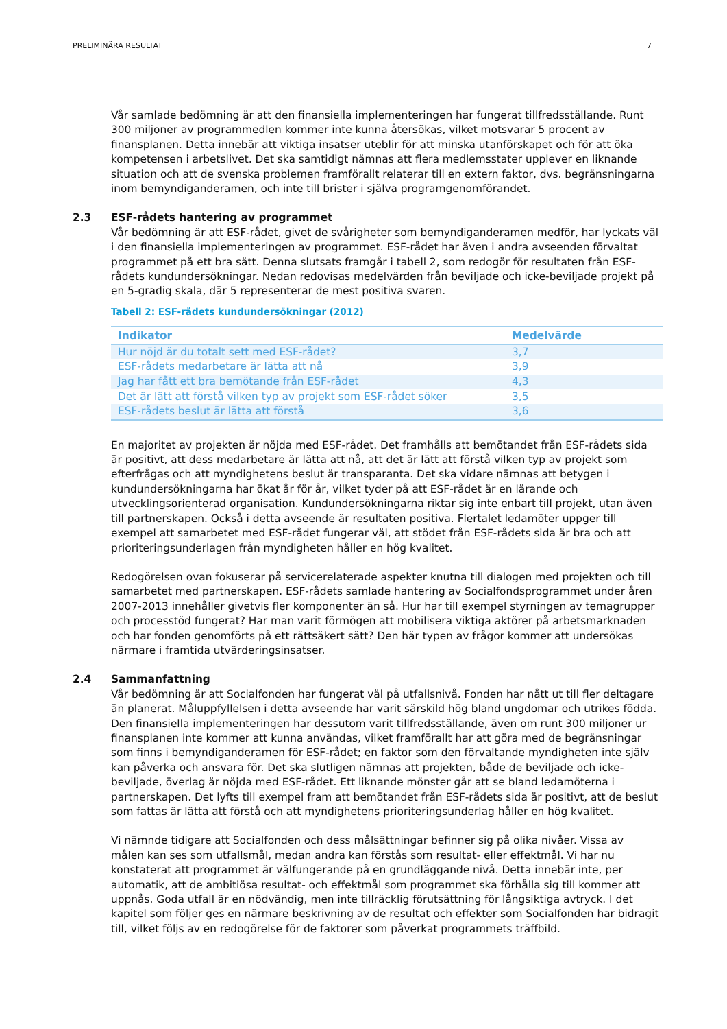PRELIMINÄRA RESULTAT 7
Vår samlade bedömning är att den finansiella implementeringen har fungerat tillfredsställande. Runt 300 miljoner av programmedlen kommer inte kunna återsökas, vilket motsvarar 5 procent av finansplanen. Detta innebär att viktiga insatser uteblir för att minska utanförskapet och för att öka kompetensen i arbetslivet. Det ska samtidigt nämnas att flera medlemsstater upplever en liknande situation och att de svenska problemen framförallt relaterar till en extern faktor, dvs. begränsningarna inom bemyndiganderamen, och inte till brister i själva programgenomförandet.
2.3 ESF-rådets hantering av programmet
Vår bedömning är att ESF-rådet, givet de svårigheter som bemyndiganderamen medför, har lyckats väl i den finansiella implementeringen av programmet. ESF-rådet har även i andra avseenden förvaltat programmet på ett bra sätt. Denna slutsats framgår i tabell 2, som redogör för resultaten från ESF-rådets kundundersökningar. Nedan redovisas medelvärden från beviljade och icke-beviljade projekt på en 5-gradig skala, där 5 representerar de mest positiva svaren.
Tabell 2: ESF-rådets kundundersökningar (2012)
| Indikator | Medelvärde |
| --- | --- |
| Hur nöjd är du totalt sett med ESF-rådet? | 3,7 |
| ESF-rådets medarbetare är lätta att nå | 3,9 |
| Jag har fått ett bra bemötande från ESF-rådet | 4,3 |
| Det är lätt att förstå vilken typ av projekt som ESF-rådet söker | 3,5 |
| ESF-rådets beslut är lätta att förstå | 3,6 |
En majoritet av projekten är nöjda med ESF-rådet. Det framhålls att bemötandet från ESF-rådets sida är positivt, att dess medarbetare är lätta att nå, att det är lätt att förstå vilken typ av projekt som efterfrågas och att myndighetens beslut är transparanta. Det ska vidare nämnas att betygen i kundundersökningarna har ökat år för år, vilket tyder på att ESF-rådet är en lärande och utvecklingsorienterad organisation. Kundundersökningarna riktar sig inte enbart till projekt, utan även till partnerskapen. Också i detta avseende är resultaten positiva. Flertalet ledamöter uppger till exempel att samarbetet med ESF-rådet fungerar väl, att stödet från ESF-rådets sida är bra och att prioriteringsunderlagen från myndigheten håller en hög kvalitet.
Redogörelsen ovan fokuserar på servicerelaterade aspekter knutna till dialogen med projekten och till samarbetet med partnerskapen. ESF-rådets samlade hantering av Socialfondsprogrammet under åren 2007-2013 innehåller givetvis fler komponenter än så. Hur har till exempel styrningen av temagrupper och processtöd fungerat? Har man varit förmögen att mobilisera viktiga aktörer på arbetsmarknaden och har fonden genomförts på ett rättsäkert sätt? Den här typen av frågor kommer att undersökas närmare i framtida utvärderingsinsatser.
2.4 Sammanfattning
Vår bedömning är att Socialfonden har fungerat väl på utfallsnivå. Fonden har nått ut till fler deltagare än planerat. Måluppfyllelsen i detta avseende har varit särskild hög bland ungdomar och utrikes födda. Den finansiella implementeringen har dessutom varit tillfredsställande, även om runt 300 miljoner ur finansplanen inte kommer att kunna användas, vilket framförallt har att göra med de begränsningar som finns i bemyndiganderamen för ESF-rådet; en faktor som den förvaltande myndigheten inte själv kan påverka och ansvara för. Det ska slutligen nämnas att projekten, både de beviljade och icke-beviljade, överlag är nöjda med ESF-rådet. Ett liknande mönster går att se bland ledamöterna i partnerskapen. Det lyfts till exempel fram att bemötandet från ESF-rådets sida är positivt, att de beslut som fattas är lätta att förstå och att myndighetens prioriteringsunderlag håller en hög kvalitet.
Vi nämnde tidigare att Socialfonden och dess målsättningar befinner sig på olika nivåer. Vissa av målen kan ses som utfallsmål, medan andra kan förstås som resultat- eller effektmål. Vi har nu konstaterat att programmet är välfungerande på en grundläggande nivå. Detta innebär inte, per automatik, att de ambitiösa resultat- och effektmål som programmet ska förhålla sig till kommer att uppnås. Goda utfall är en nödvändig, men inte tillräcklig förutsättning för långsiktiga avtryck. I det kapitel som följer ges en närmare beskrivning av de resultat och effekter som Socialfonden har bidragit till, vilket följs av en redogörelse för de faktorer som påverkat programmets träffbild.